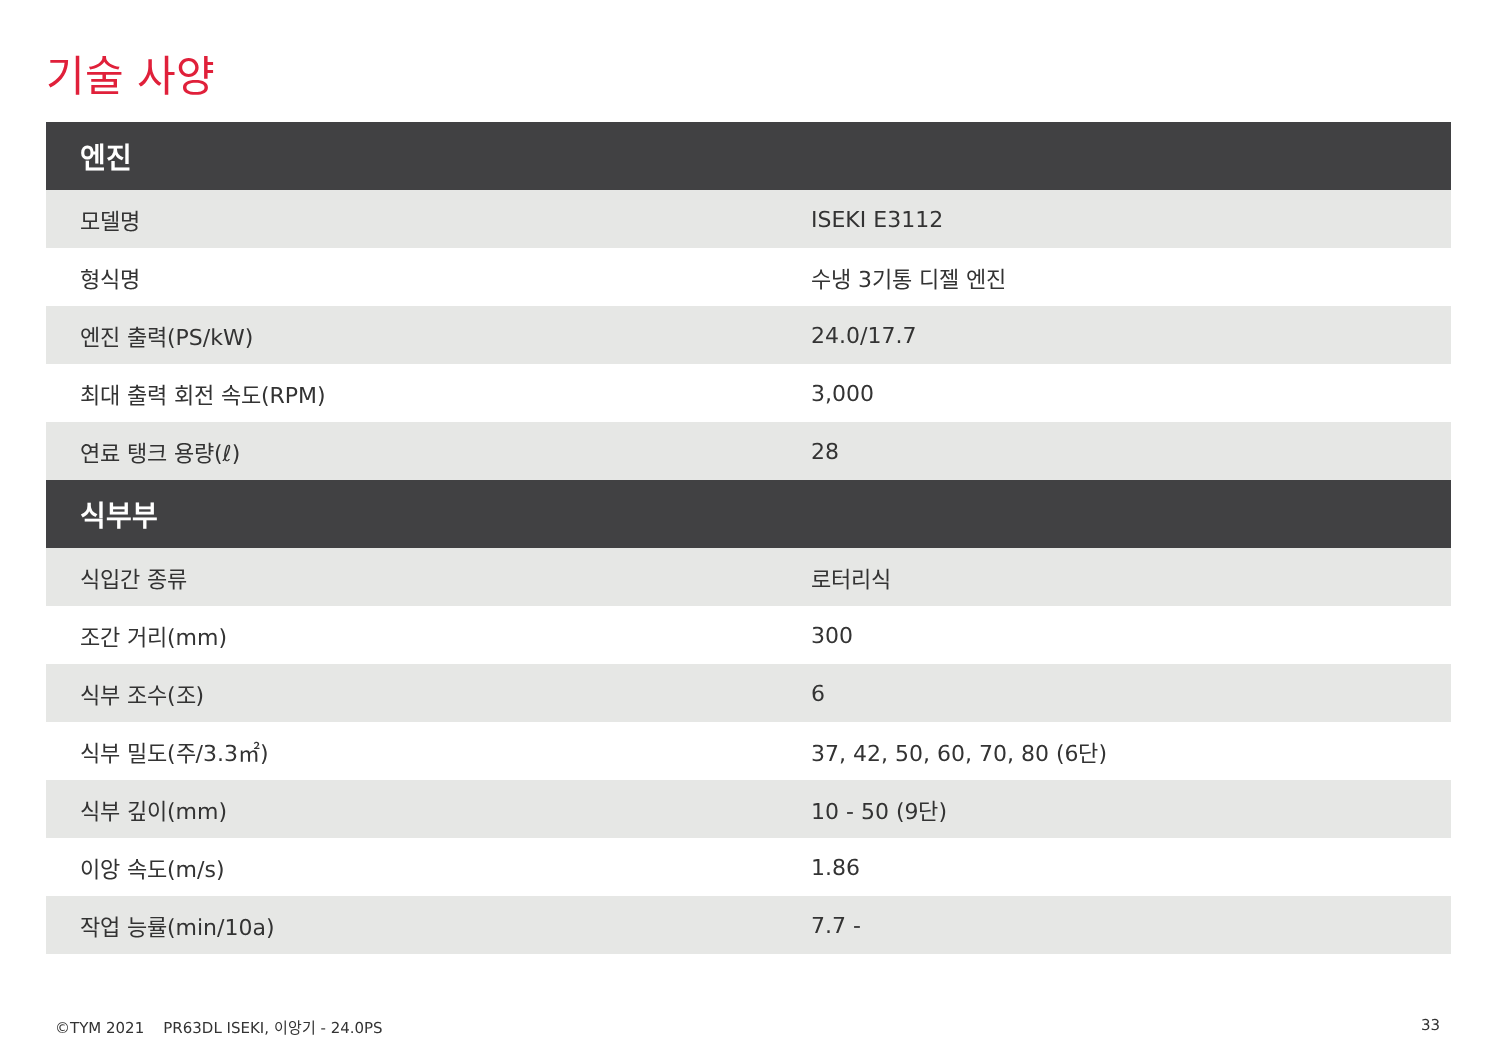기술 사양
| 엔진 | |
| --- | --- |
| 모델명 | ISEKI E3112 |
| 형식명 | 수냉 3기통 디젤 엔진 |
| 엔진 출력(PS/kW) | 24.0/17.7 |
| 최대 출력 회전 속도(RPM) | 3,000 |
| 연료 탱크 용량(ℓ) | 28 |
| 식부부 | |
| 식입간 종류 | 로터리식 |
| 조간 거리(mm) | 300 |
| 식부 조수(조) | 6 |
| 식부 밀도(주/3.3㎡) | 37, 42, 50, 60, 70, 80 (6단) |
| 식부 깊이(mm) | 10 - 50 (9단) |
| 이앙 속도(m/s) | 1.86 |
| 작업 능률(min/10a) | 7.7 - |
©TYM 2021 PR63DL ISEKI, 이앙기 - 24.0PS 33